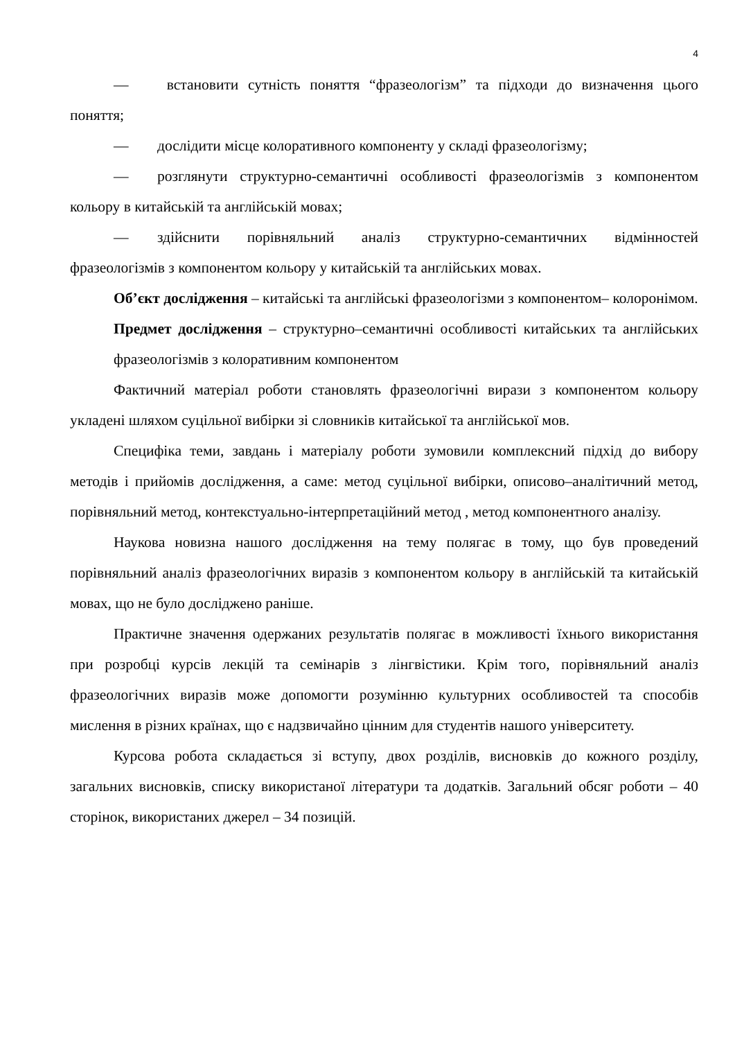4
— встановити сутність поняття “фразеологізм” та підходи до визначення цього поняття;
— дослідити місце колоративного компоненту у складі фразеологізму;
— розглянути структурно-семантичні особливості фразеологізмів з компонентом кольору в китайській та англійській мовах;
— здійснити порівняльний аналіз структурно-семантичних відмінностей фразеологізмів з компонентом кольору у китайській та англійських мовах.
Об’єкт дослідження – китайські та англійські фразеологізми з компонентом– колоронімом.
Предмет дослідження – структурно–семантичні особливості китайських та англійських фразеологізмів з колоративним компонентом
Фактичний матеріал роботи становлять фразеологічні вирази з компонентом кольору укладені шляхом суцільної вибірки зі словників китайської та англійської мов.
Специфіка теми, завдань і матеріалу роботи зумовили комплексний підхід до вибору методів і прийомів дослідження, а саме: метод суцільної вибірки, описово–аналітичний метод, порівняльний метод, контекстуально-інтерпретаційний метод , метод компонентного аналізу.
Наукова новизна нашого дослідження на тему полягає в тому, що був проведений порівняльний аналіз фразеологічних виразів з компонентом кольору в англійській та китайській мовах, що не було досліджено раніше.
Практичне значення одержаних результатів полягає в можливості їхнього використання при розробці курсів лекцій та семінарів з лінгвістики. Крім того, порівняльний аналіз фразеологічних виразів може допомогти розумінню культурних особливостей та способів мислення в різних країнах, що є надзвичайно цінним для студентів нашого університету.
Курсова робота складається зі вступу, двох розділів, висновків до кожного розділу, загальних висновків, списку використаної літератури та додатків. Загальний обсяг роботи – 40 сторінок, використаних джерел – 34 позицій.